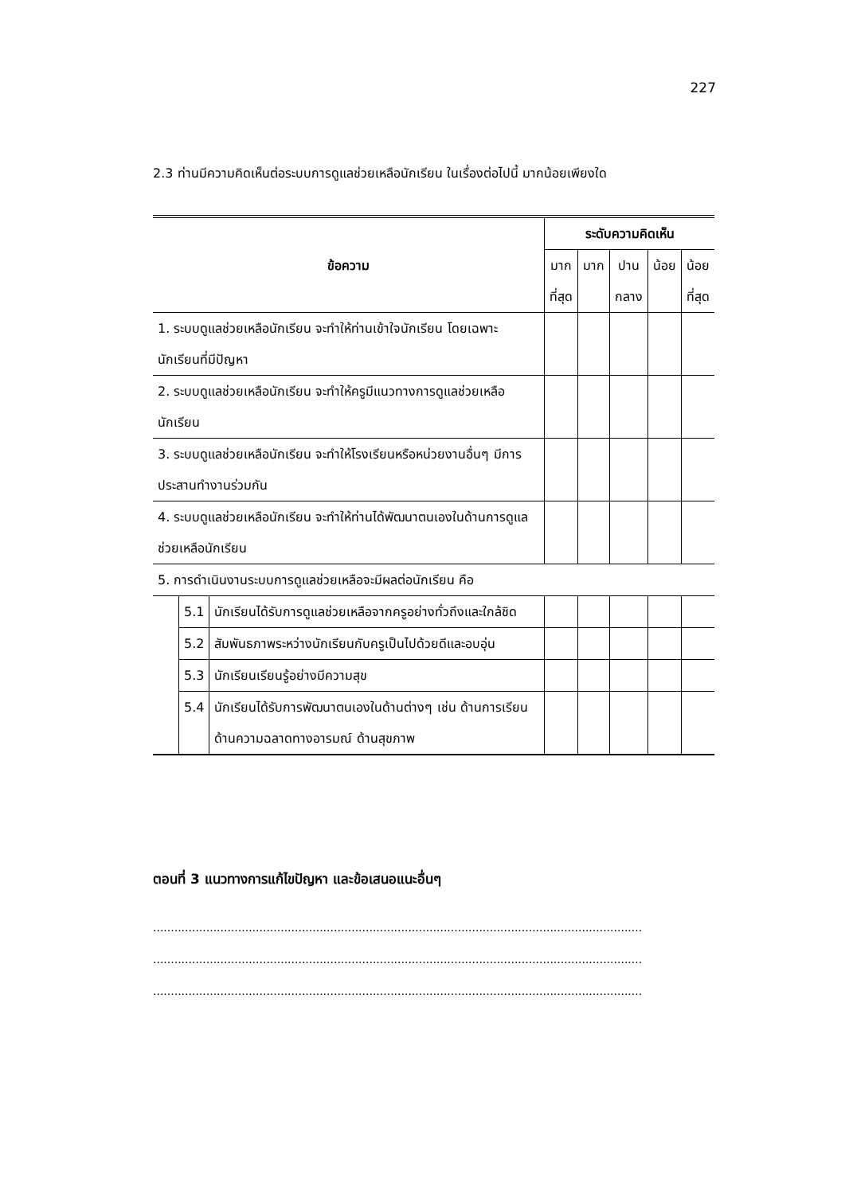227
2.3 ท่านมีความคิดเห็นต่อระบบการดูแลช่วยเหลือนักเรียน ในเรื่องต่อไปนี้ มากน้อยเพียงใด
| ข้อความ | | | ระดับความคิดเห็น | | | | |
| --- | --- | --- | --- | --- | --- | --- | --- |
| | | | มาก ที่สุด | มาก | ปาน กลาง | น้อย | น้อย ที่สุด |
| 1. ระบบดูแลช่วยเหลือนักเรียน จะทำให้ท่านเข้าใจนักเรียน โดยเฉพาะนักเรียนที่มีปัญหา | | | | | | | |
| 2. ระบบดูแลช่วยเหลือนักเรียน จะทำให้ครูมีแนวทางการดูแลช่วยเหลือนักเรียน | | | | | | | |
| 3. ระบบดูแลช่วยเหลือนักเรียน จะทำให้โรงเรียนหรือหน่วยงานอื่นๆ มีการประสานทำงานร่วมกัน | | | | | | | |
| 4. ระบบดูแลช่วยเหลือนักเรียน จะทำให้ท่านได้พัฒนาตนเองในด้านการดูแลช่วยเหลือนักเรียน | | | | | | | |
| 5. การดำเนินงานระบบการดูแลช่วยเหลือจะมีผลต่อนักเรียน คือ | | | | | | | |
| | 5.1 | นักเรียนได้รับการดูแลช่วยเหลือจากครูอย่างทั่วถึงและใกล้ชิด | | | | | |
| | 5.2 | สัมพันธภาพระหว่างนักเรียนกับครูเป็นไปด้วยดีและอบอุ่น | | | | | |
| | 5.3 | นักเรียนเรียนรู้อย่างมีความสุข | | | | | |
| | 5.4 | นักเรียนได้รับการพัฒนาตนเองในด้านต่างๆ เช่น ด้านการเรียน ด้านความฉลาดทางอารมณ์ ด้านสุขภาพ | | | | | |
ตอนที่ 3 แนวทางการแก้ไขปัญหา และข้อเสนอแนะอื่นๆ
..........................................................................................................................................
..........................................................................................................................................
..........................................................................................................................................